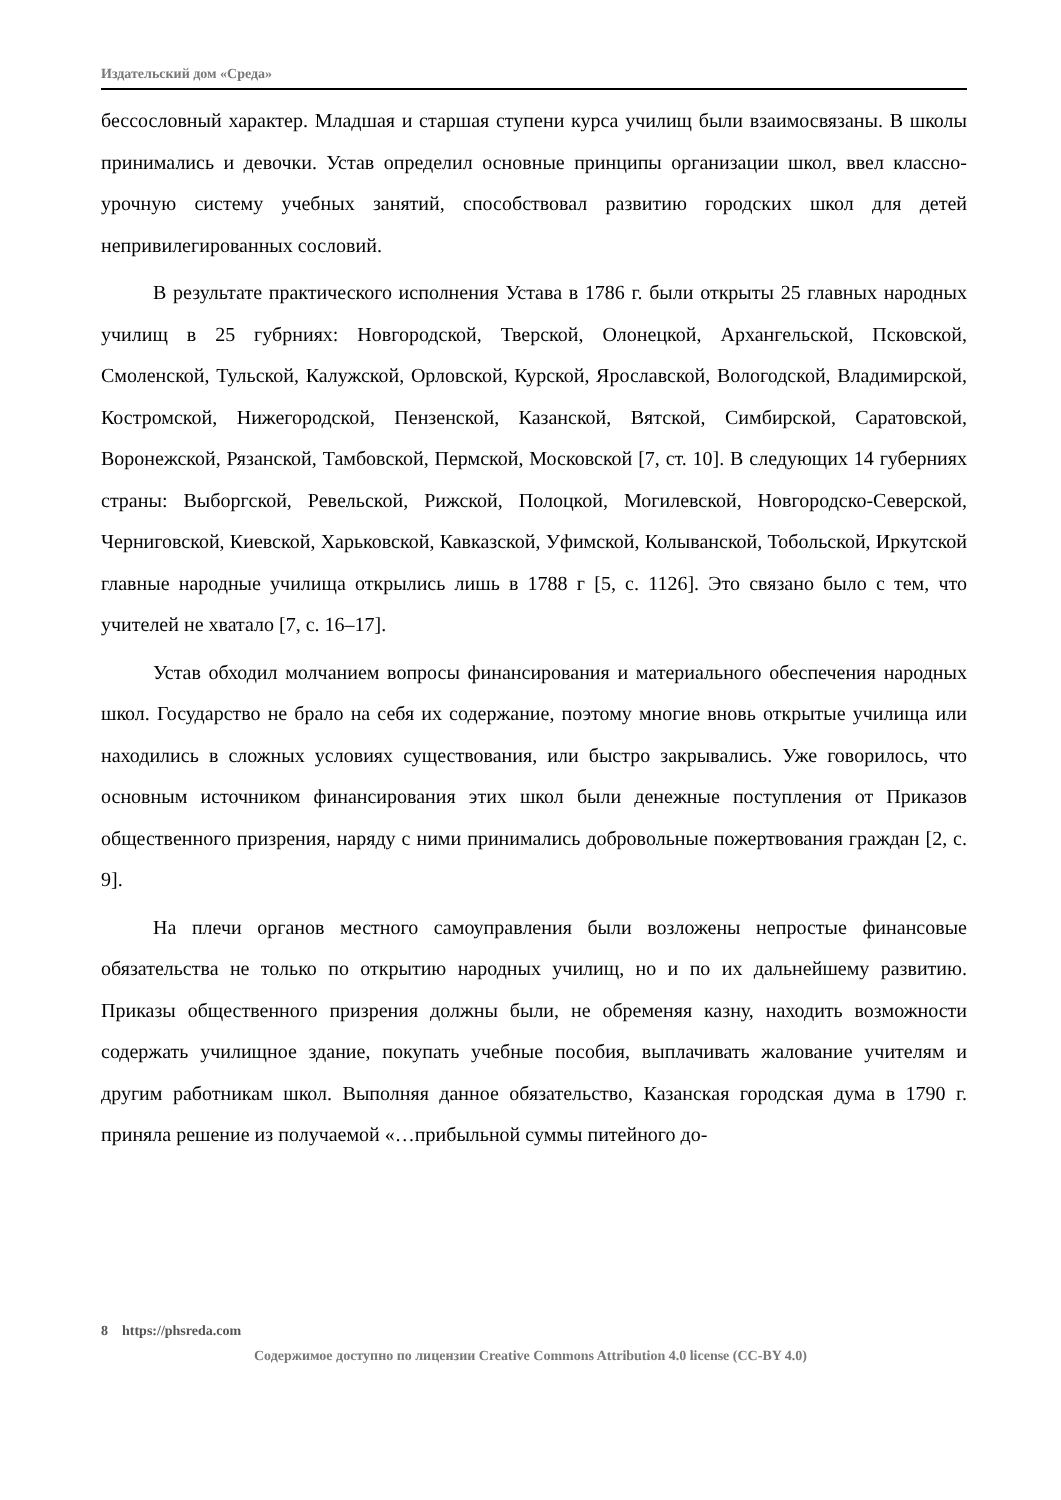Издательский дом «Среда»
бессословный характер. Младшая и старшая ступени курса училищ были взаимосвязаны. В школы принимались и девочки. Устав определил основные принципы организации школ, ввел классно-урочную систему учебных занятий, способствовал развитию городских школ для детей непривилегированных сословий.
В результате практического исполнения Устава в 1786 г. были открыты 25 главных народных училищ в 25 губрниях: Новгородской, Тверской, Олонецкой, Архангельской, Псковской, Смоленской, Тульской, Калужской, Орловской, Курской, Ярославской, Вологодской, Владимирской, Костромской, Нижегородской, Пензенской, Казанской, Вятской, Симбирской, Саратовской, Воронежской, Рязанской, Тамбовской, Пермской, Московской [7, ст. 10]. В следующих 14 губерниях страны: Выборгской, Ревельской, Рижской, Полоцкой, Могилевской, Новгородско-Северской, Черниговской, Киевской, Харьковской, Кавказской, Уфимской, Колыванской, Тобольской, Иркутской главные народные училища открылись лишь в 1788 г [5, с. 1126]. Это связано было с тем, что учителей не хватало [7, с. 16–17].
Устав обходил молчанием вопросы финансирования и материального обеспечения народных школ. Государство не брало на себя их содержание, поэтому многие вновь открытые училища или находились в сложных условиях существования, или быстро закрывались. Уже говорилось, что основным источником финансирования этих школ были денежные поступления от Приказов общественного призрения, наряду с ними принимались добровольные пожертвования граждан [2, с. 9].
На плечи органов местного самоуправления были возложены непростые финансовые обязательства не только по открытию народных училищ, но и по их дальнейшему развитию. Приказы общественного призрения должны были, не обременяя казну, находить возможности содержать училищное здание, покупать учебные пособия, выплачивать жалование учителям и другим работникам школ. Выполняя данное обязательство, Казанская городская дума в 1790 г. приняла решение из получаемой «…прибыльной суммы питейного до-
8 https://phsreda.com
Содержимое доступно по лицензии Creative Commons Attribution 4.0 license (CC-BY 4.0)